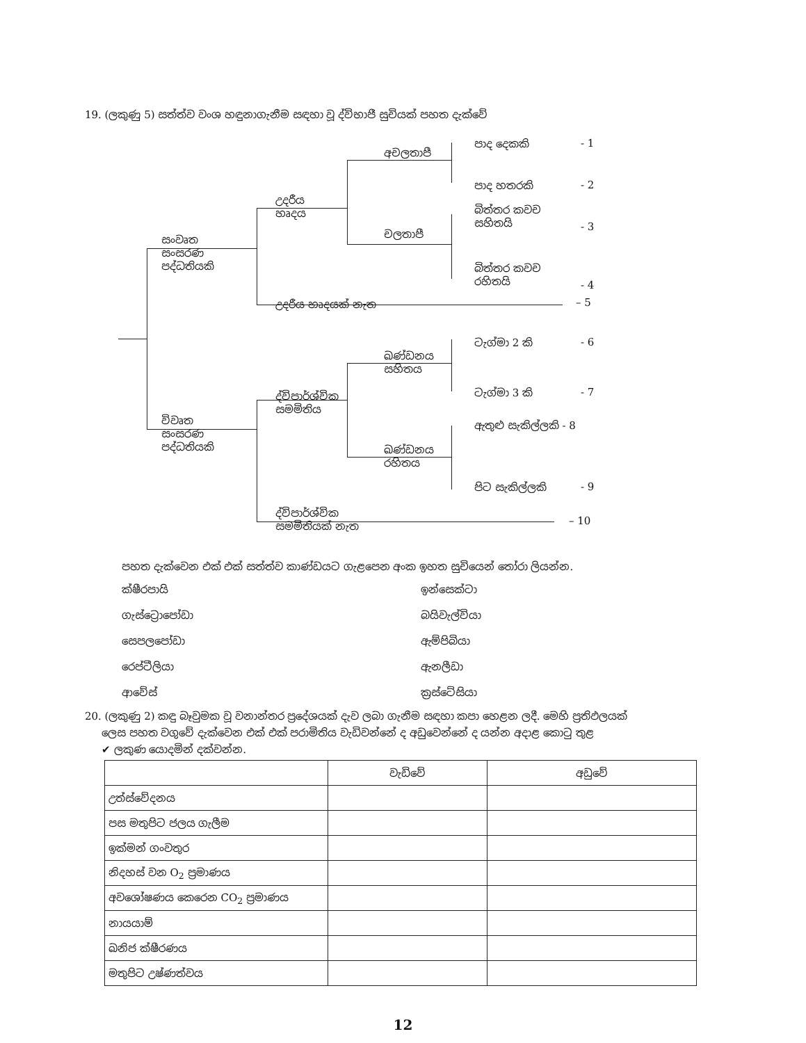19. (ලකුණු 5) සත්ත්ව වංශ හඳුනාගැනීම සඳහා වූ ද්විභාජී සුචියක් පහත දැක්වේ
සංවෘත
සංසරණ
පද්ධතියකි
උදරීය
හෘදය
අචලතාපී
පාද දෙකකි - 1
පාද හතරකි - 2
චලතාපී
බිත්තර කවච
සහිතයි
- 3
බිත්තර කවච
රහිතයි
- 4
උදරීය හෘදයක් නැත – 5
ටැග්මා 2 කි - 6
ඛණ්ඩනය
සහිතය
ටැග්මා 3 කි - 7
ද්විපාර්ශ්වික
සමමිතිය
විවෘත
සංසරණ
පද්ධතියකි
ඇතුළු සැකිල්ලකි - 8
ඛණ්ඩනය
රහිතය
පිට සැකිල්ලකි - 9
ද්විපාර්ශ්වික
සමමිතියක් නැත
– 10
පහත දැක්වෙන එක් එක් සත්ත්ව කාණ්ඩයට ගැළපෙන අංක ඉහත සුචියෙන් තෝරා ලියන්න.
ක්ෂීරපායි ඉන්සෙක්ටා ගැස්ට්‍රොපෝඩා බයිවැල්වියා සෙපලපෝඩා ඇම්පිබියා රෙප්ටීලියා ඇනලීඩා ආවේස් ක්‍රස්ටේසියා
20. (ලකුණු 2) කඳු බෑවුමක වූ වනාන්තර ප්‍රදේශයක් දැව ලබා ගැනීම සඳහා කපා හෙළන ලදී. මෙහි ප්‍රතිඵලයක්
ලෙස පහත වගුවේ දැක්වෙන එක් එක් පරාමිතිය වැඩිවන්නේ ද අඩුවෙන්නේ ද යන්න අදාළ කොටු තුළ
✔ ලකුණ යොදමින් දක්වන්න.
| | වැඩිවේ | අඩුවේ |
| උත්ස්වේදනය | | |
| පස මතුපිට ජලය ගැලීම | | |
| ඉක්මන් ගංවතුර | | |
| නිදහස් වන O<sub>2</sub> ප්‍රමාණය | | |
| අවශෝෂණය කෙරෙන CO<sub>2</sub> ප්‍රමාණය | | |
| නායයාම් | | |
| ඛනිජ ක්ෂීරණය | | |
| මතුපිට උෂ්ණත්වය | | |
12